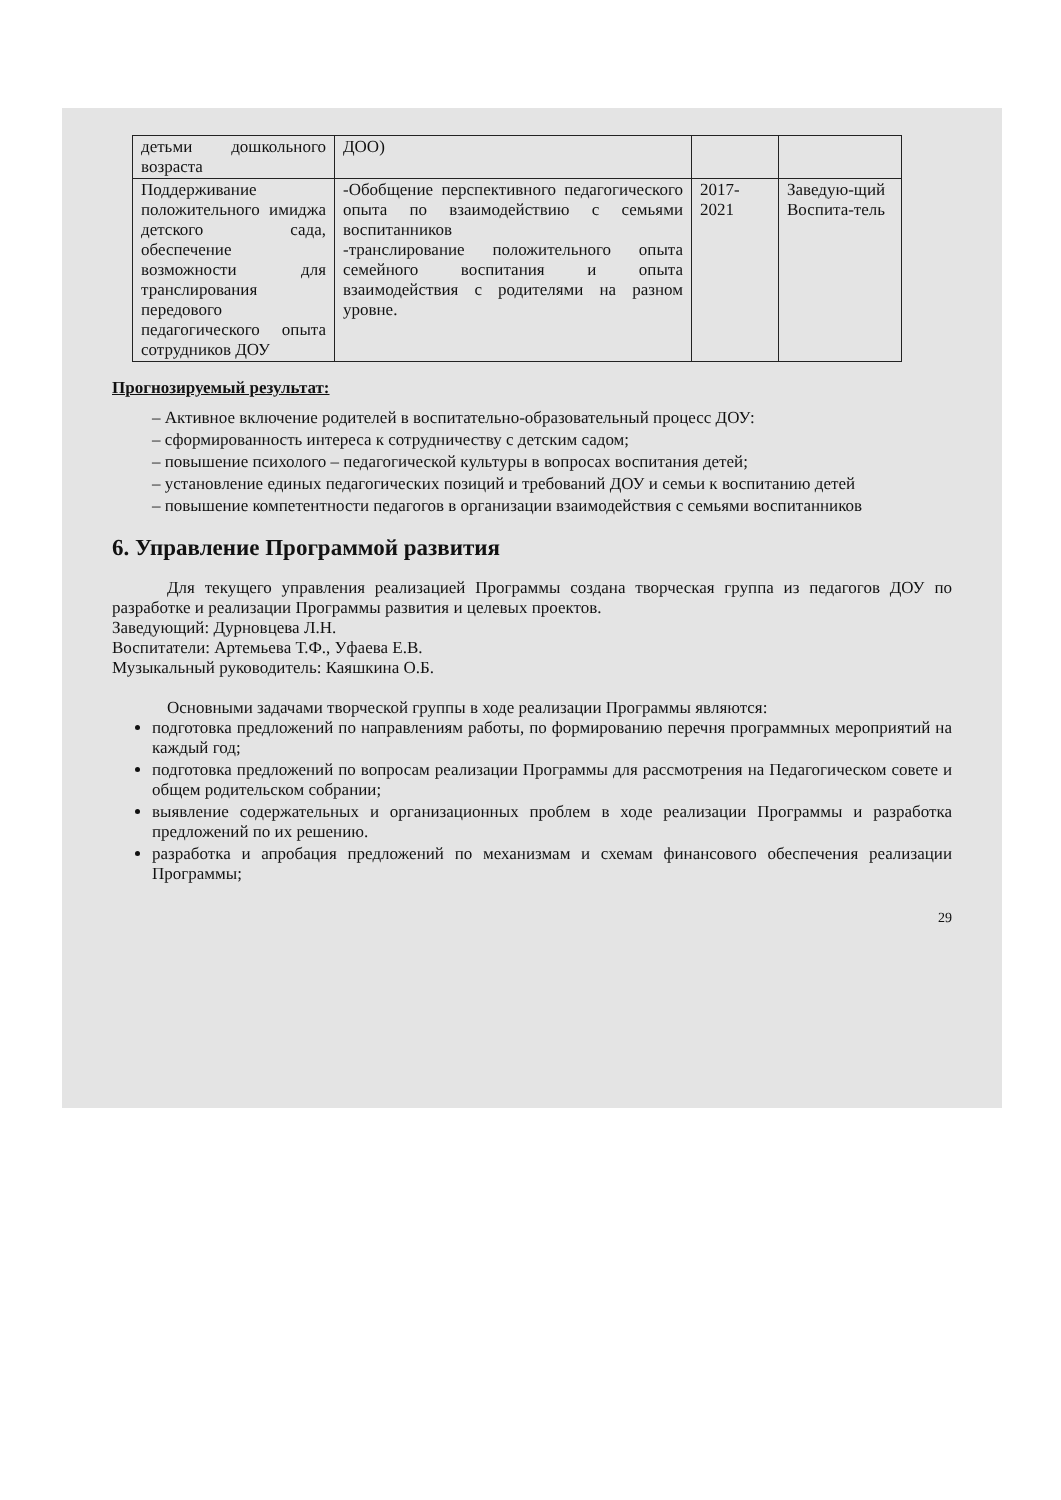| детьми дошкольного возраста | ДОО) | | |
| Поддерживание положительного имиджа детского сада, обеспечение возможности для транслирования передового педагогического опыта сотрудников ДОУ | -Обобщение перспективного педагогического опыта по взаимодействию с семьями воспитанников -транслирование положительного опыта семейного воспитания и опыта взаимодействия с родителями на разном уровне. | 2017-2021 | Заведую-щий Воспита-тель |
Прогнозируемый результат:
– Активное включение родителей в воспитательно-образовательный процесс ДОУ:
– сформированность интереса к сотрудничеству с детским садом;
– повышение психолого – педагогической культуры в вопросах воспитания детей;
– установление единых педагогических позиций и требований ДОУ и семьи к воспитанию детей
– повышение компетентности педагогов в организации взаимодействия с семьями воспитанников
6. Управление Программой развития
Для текущего управления реализацией Программы создана творческая группа из педагогов ДОУ по разработке и реализации Программы развития и целевых проектов.
Заведующий: Дурновцева Л.Н.
Воспитатели: Артемьева Т.Ф., Уфаева Е.В.
Музыкальный руководитель: Каяшкина О.Б.
Основными задачами творческой группы в ходе реализации Программы являются:
подготовка предложений по направлениям работы, по формированию перечня программных мероприятий на каждый год;
подготовка предложений по вопросам реализации Программы для рассмотрения на Педагогическом совете и общем родительском собрании;
выявление содержательных и организационных проблем в ходе реализации Программы и разработка предложений по их решению.
разработка и апробация предложений по механизмам и схемам финансового обеспечения реализации Программы;
29